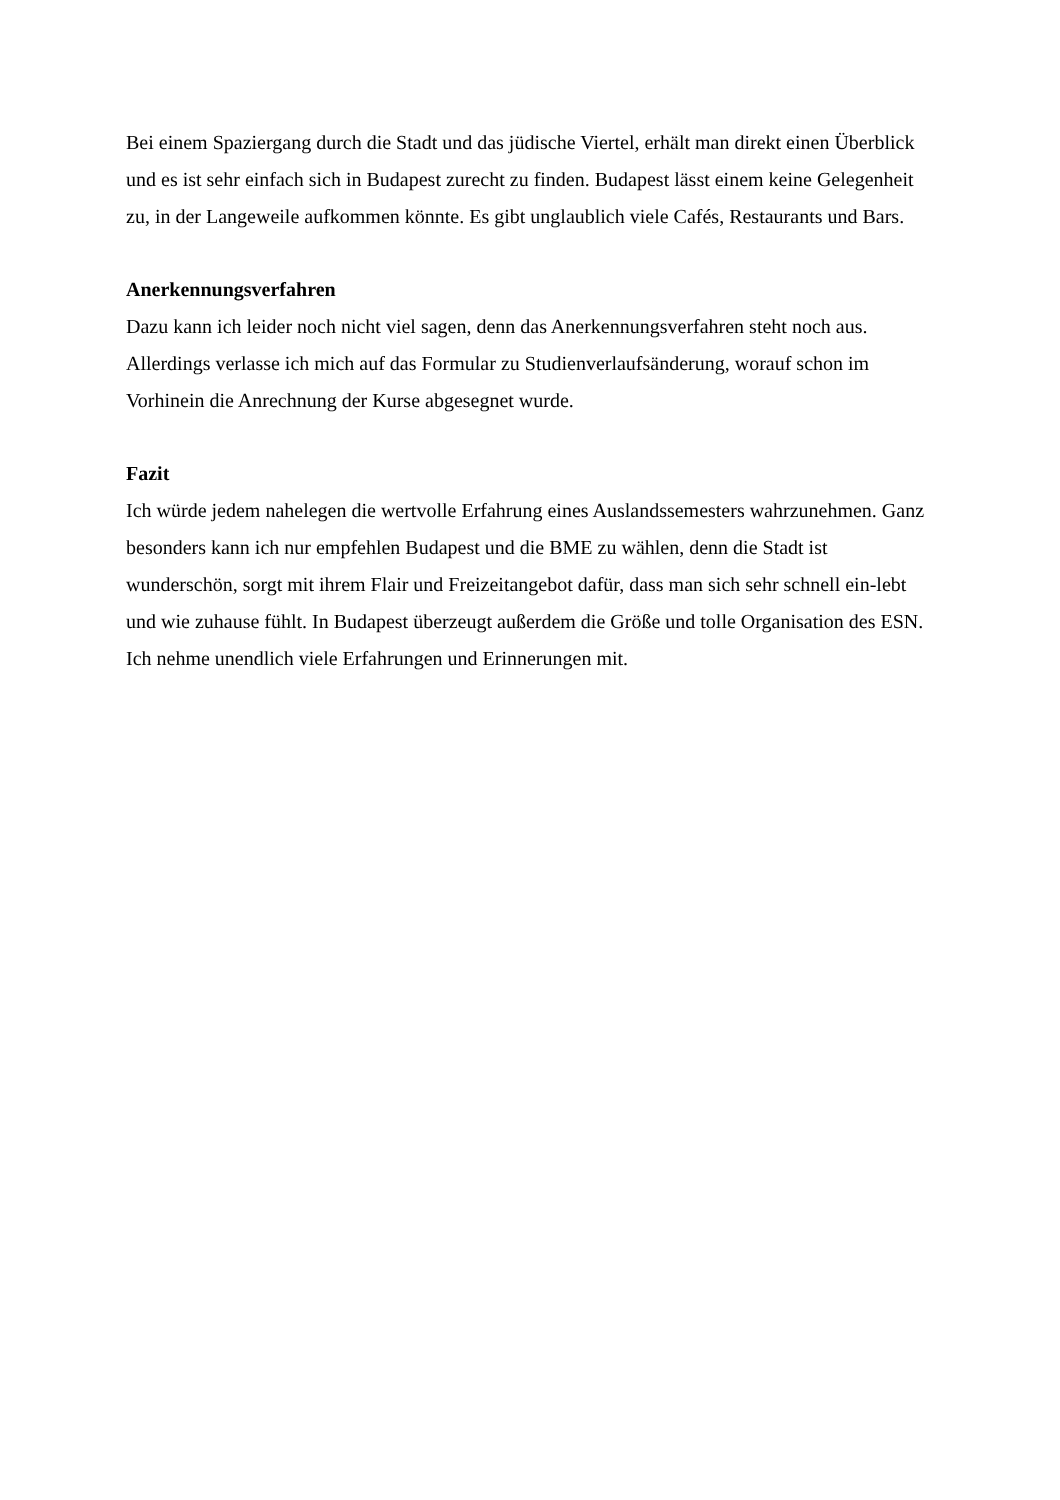Bei einem Spaziergang durch die Stadt und das jüdische Viertel, erhält man direkt einen Überblick und es ist sehr einfach sich in Budapest zurecht zu finden. Budapest lässt einem keine Gelegenheit zu, in der Langeweile aufkommen könnte. Es gibt unglaublich viele Cafés, Restaurants und Bars.
Anerkennungsverfahren
Dazu kann ich leider noch nicht viel sagen, denn das Anerkennungsverfahren steht noch aus. Allerdings verlasse ich mich auf das Formular zu Studienverlaufsänderung, worauf schon im Vorhinein die Anrechnung der Kurse abgesegnet wurde.
Fazit
Ich würde jedem nahelegen die wertvolle Erfahrung eines Auslandssemesters wahrzunehmen. Ganz besonders kann ich nur empfehlen Budapest und die BME zu wählen, denn die Stadt ist wunderschön, sorgt mit ihrem Flair und Freizeitangebot dafür, dass man sich sehr schnell ein-lebt und wie zuhause fühlt. In Budapest überzeugt außerdem die Größe und tolle Organisation des ESN.
Ich nehme unendlich viele Erfahrungen und Erinnerungen mit.